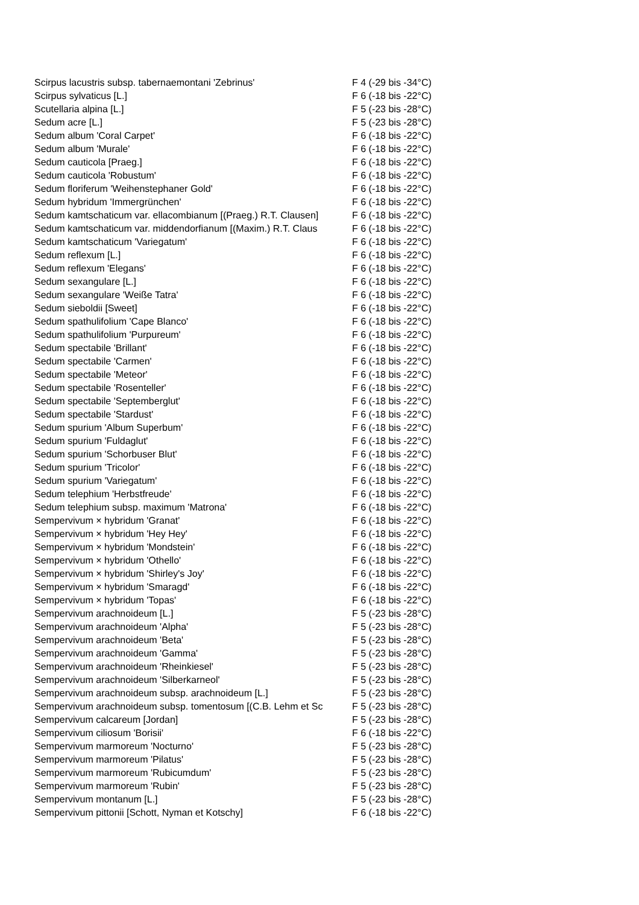| Scirpus lacustris subsp. tabernaemontani 'Zebrinus' | F 4 (-29 bis -34°C) |
| Scirpus sylvaticus [L.] | F 6 (-18 bis -22°C) |
| Scutellaria alpina [L.] | F 5 (-23 bis -28°C) |
| Sedum acre [L.] | F 5 (-23 bis -28°C) |
| Sedum album 'Coral Carpet' | F 6 (-18 bis -22°C) |
| Sedum album 'Murale' | F 6 (-18 bis -22°C) |
| Sedum cauticola [Praeg.] | F 6 (-18 bis -22°C) |
| Sedum cauticola 'Robustum' | F 6 (-18 bis -22°C) |
| Sedum floriferum 'Weihenstephaner Gold' | F 6 (-18 bis -22°C) |
| Sedum hybridum 'Immergrünchen' | F 6 (-18 bis -22°C) |
| Sedum kamtschaticum var. ellacombianum [(Praeg.) R.T. Clausen] | F 6 (-18 bis -22°C) |
| Sedum kamtschaticum var. middendorfianum [(Maxim.) R.T. Claus | F 6 (-18 bis -22°C) |
| Sedum kamtschaticum 'Variegatum' | F 6 (-18 bis -22°C) |
| Sedum reflexum [L.] | F 6 (-18 bis -22°C) |
| Sedum reflexum 'Elegans' | F 6 (-18 bis -22°C) |
| Sedum sexangulare [L.] | F 6 (-18 bis -22°C) |
| Sedum sexangulare 'Weiße Tatra' | F 6 (-18 bis -22°C) |
| Sedum sieboldii [Sweet] | F 6 (-18 bis -22°C) |
| Sedum spathulifolium 'Cape Blanco' | F 6 (-18 bis -22°C) |
| Sedum spathulifolium 'Purpureum' | F 6 (-18 bis -22°C) |
| Sedum spectabile 'Brillant' | F 6 (-18 bis -22°C) |
| Sedum spectabile 'Carmen' | F 6 (-18 bis -22°C) |
| Sedum spectabile 'Meteor' | F 6 (-18 bis -22°C) |
| Sedum spectabile 'Rosenteller' | F 6 (-18 bis -22°C) |
| Sedum spectabile 'Septemberglut' | F 6 (-18 bis -22°C) |
| Sedum spectabile 'Stardust' | F 6 (-18 bis -22°C) |
| Sedum spurium 'Album Superbum' | F 6 (-18 bis -22°C) |
| Sedum spurium 'Fuldaglut' | F 6 (-18 bis -22°C) |
| Sedum spurium 'Schorbuser Blut' | F 6 (-18 bis -22°C) |
| Sedum spurium 'Tricolor' | F 6 (-18 bis -22°C) |
| Sedum spurium 'Variegatum' | F 6 (-18 bis -22°C) |
| Sedum telephium 'Herbstfreude' | F 6 (-18 bis -22°C) |
| Sedum telephium subsp. maximum 'Matrona' | F 6 (-18 bis -22°C) |
| Sempervivum × hybridum 'Granat' | F 6 (-18 bis -22°C) |
| Sempervivum × hybridum 'Hey Hey' | F 6 (-18 bis -22°C) |
| Sempervivum × hybridum 'Mondstein' | F 6 (-18 bis -22°C) |
| Sempervivum × hybridum 'Othello' | F 6 (-18 bis -22°C) |
| Sempervivum × hybridum 'Shirley's Joy' | F 6 (-18 bis -22°C) |
| Sempervivum × hybridum 'Smaragd' | F 6 (-18 bis -22°C) |
| Sempervivum × hybridum 'Topas' | F 6 (-18 bis -22°C) |
| Sempervivum arachnoideum [L.] | F 5 (-23 bis -28°C) |
| Sempervivum arachnoideum 'Alpha' | F 5 (-23 bis -28°C) |
| Sempervivum arachnoideum 'Beta' | F 5 (-23 bis -28°C) |
| Sempervivum arachnoideum 'Gamma' | F 5 (-23 bis -28°C) |
| Sempervivum arachnoideum 'Rheinkiesel' | F 5 (-23 bis -28°C) |
| Sempervivum arachnoideum 'Silberkarneol' | F 5 (-23 bis -28°C) |
| Sempervivum arachnoideum subsp. arachnoideum [L.] | F 5 (-23 bis -28°C) |
| Sempervivum arachnoideum subsp. tomentosum [(C.B. Lehm et Sc | F 5 (-23 bis -28°C) |
| Sempervivum calcareum [Jordan] | F 5 (-23 bis -28°C) |
| Sempervivum ciliosum 'Borisii' | F 6 (-18 bis -22°C) |
| Sempervivum marmoreum 'Nocturno' | F 5 (-23 bis -28°C) |
| Sempervivum marmoreum 'Pilatus' | F 5 (-23 bis -28°C) |
| Sempervivum marmoreum 'Rubicumdum' | F 5 (-23 bis -28°C) |
| Sempervivum marmoreum 'Rubin' | F 5 (-23 bis -28°C) |
| Sempervivum montanum [L.] | F 5 (-23 bis -28°C) |
| Sempervivum pittonii [Schott, Nyman et Kotschy] | F 6 (-18 bis -22°C) |